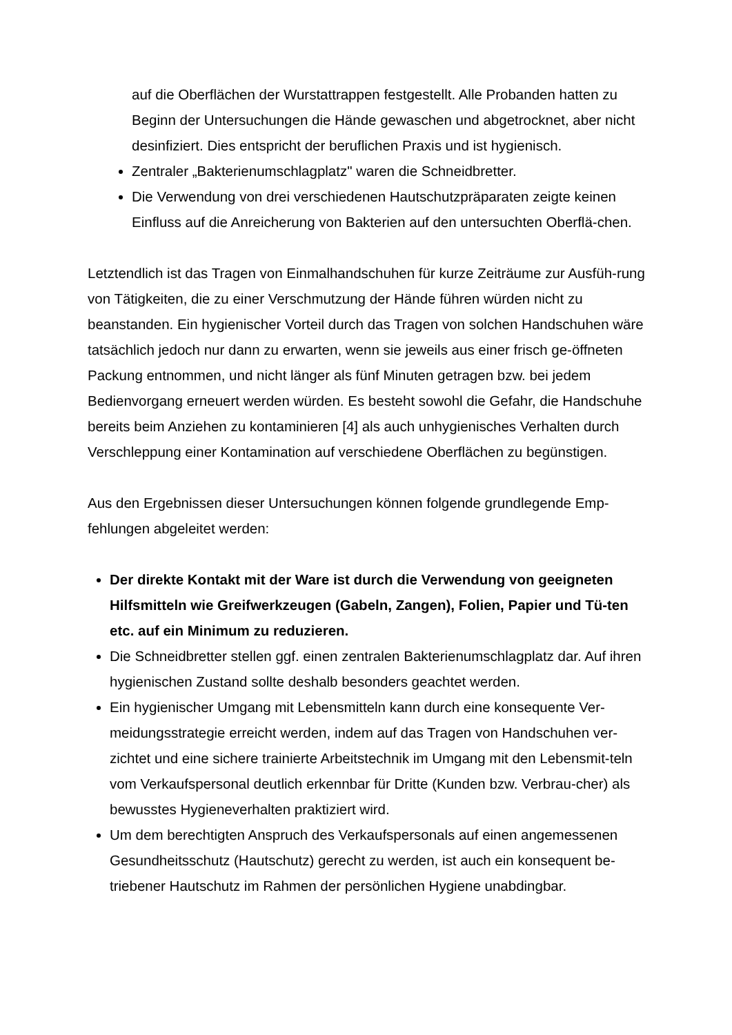auf die Oberflächen der Wurstattrappen festgestellt. Alle Probanden hatten zu Beginn der Untersuchungen die Hände gewaschen und abgetrocknet, aber nicht desinfiziert. Dies entspricht der beruflichen Praxis und ist hygienisch.
Zentraler „Bakterienumschlagplatz" waren die Schneidbretter.
Die Verwendung von drei verschiedenen Hautschutzpräparaten zeigte keinen Einfluss auf die Anreicherung von Bakterien auf den untersuchten Oberflä-chen.
Letztendlich ist das Tragen von Einmalhandschuhen für kurze Zeiträume zur Ausfüh-rung von Tätigkeiten, die zu einer Verschmutzung der Hände führen würden nicht zu beanstanden. Ein hygienischer Vorteil durch das Tragen von solchen Handschuhen wäre tatsächlich jedoch nur dann zu erwarten, wenn sie jeweils aus einer frisch ge-öffneten Packung entnommen, und nicht länger als fünf Minuten getragen bzw. bei jedem Bedienvorgang erneuert werden würden. Es besteht sowohl die Gefahr, die Handschuhe bereits beim Anziehen zu kontaminieren [4] als auch unhygienisches Verhalten durch Verschleppung einer Kontamination auf verschiedene Oberflächen zu begünstigen.
Aus den Ergebnissen dieser Untersuchungen können folgende grundlegende Emp-fehlungen abgeleitet werden:
Der direkte Kontakt mit der Ware ist durch die Verwendung von geeigneten Hilfsmitteln wie Greifwerkzeugen (Gabeln, Zangen), Folien, Papier und Tü-ten etc. auf ein Minimum zu reduzieren.
Die Schneidbretter stellen ggf. einen zentralen Bakterienumschlagplatz dar. Auf ihren hygienischen Zustand sollte deshalb besonders geachtet werden.
Ein hygienischer Umgang mit Lebensmitteln kann durch eine konsequente Ver-meidungsstrategie erreicht werden, indem auf das Tragen von Handschuhen ver-zichtet und eine sichere trainierte Arbeitstechnik im Umgang mit den Lebensmit-teln vom Verkaufspersonal deutlich erkennbar für Dritte (Kunden bzw. Verbrau-cher) als bewusstes Hygieneverhalten praktiziert wird.
Um dem berechtigten Anspruch des Verkaufspersonals auf einen angemessenen Gesundheitsschutz (Hautschutz) gerecht zu werden, ist auch ein konsequent be-triebener Hautschutz im Rahmen der persönlichen Hygiene unabdingbar.